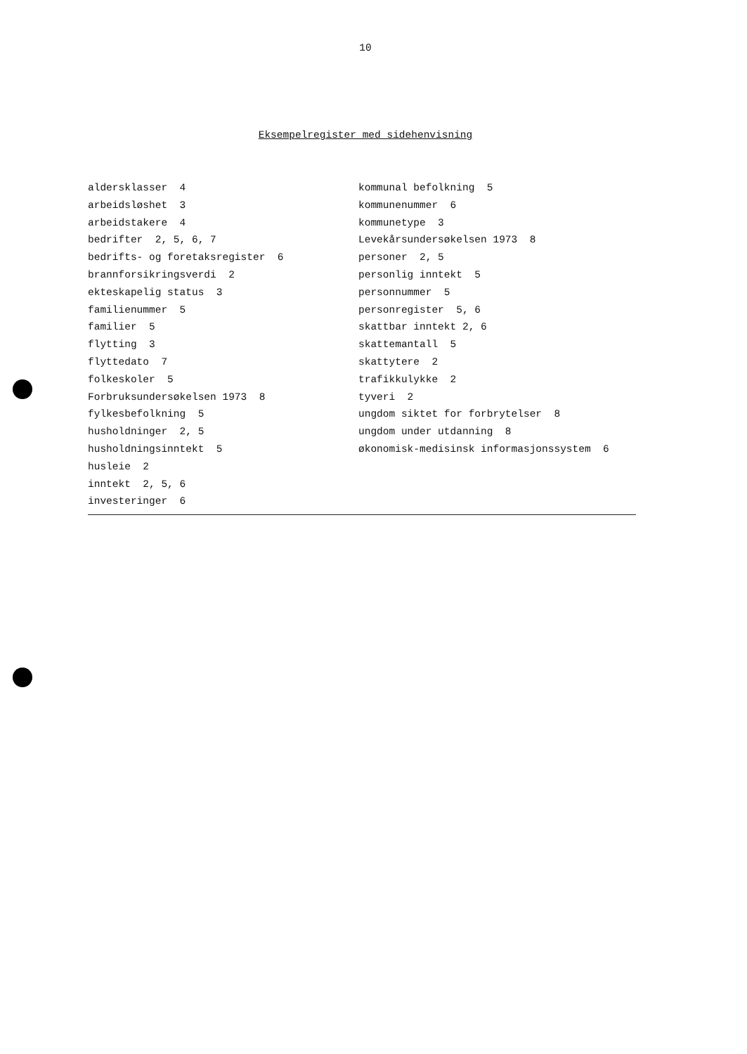10
Eksempelregister med sidehenvisning
aldersklasser 4
arbeidsløshet 3
arbeidstakere 4
bedrifter 2, 5, 6, 7
bedrifts- og foretaksregister 6
brannforsikringsverdi 2
ekteskapelig status 3
familienummer 5
familier 5
flytting 3
flyttedato 7
folkeskoler 5
Forbruksundersøkelsen 1973 8
fylkesbefolkning 5
husholdninger 2, 5
husholdningsinntekt 5
husleie 2
inntekt 2, 5, 6
investeringer 6
kommunal befolkning 5
kommunenummer 6
kommunetype 3
Levekårsundersøkelsen 1973 8
personer 2, 5
personlig inntekt 5
personnummer 5
personregister 5, 6
skattbar inntekt 2, 6
skattemantall 5
skattytere 2
trafikkulykke 2
tyveri 2
ungdom siktet for forbrytelser 8
ungdom under utdanning 8
økonomisk-medisinsk informasjonssystem 6